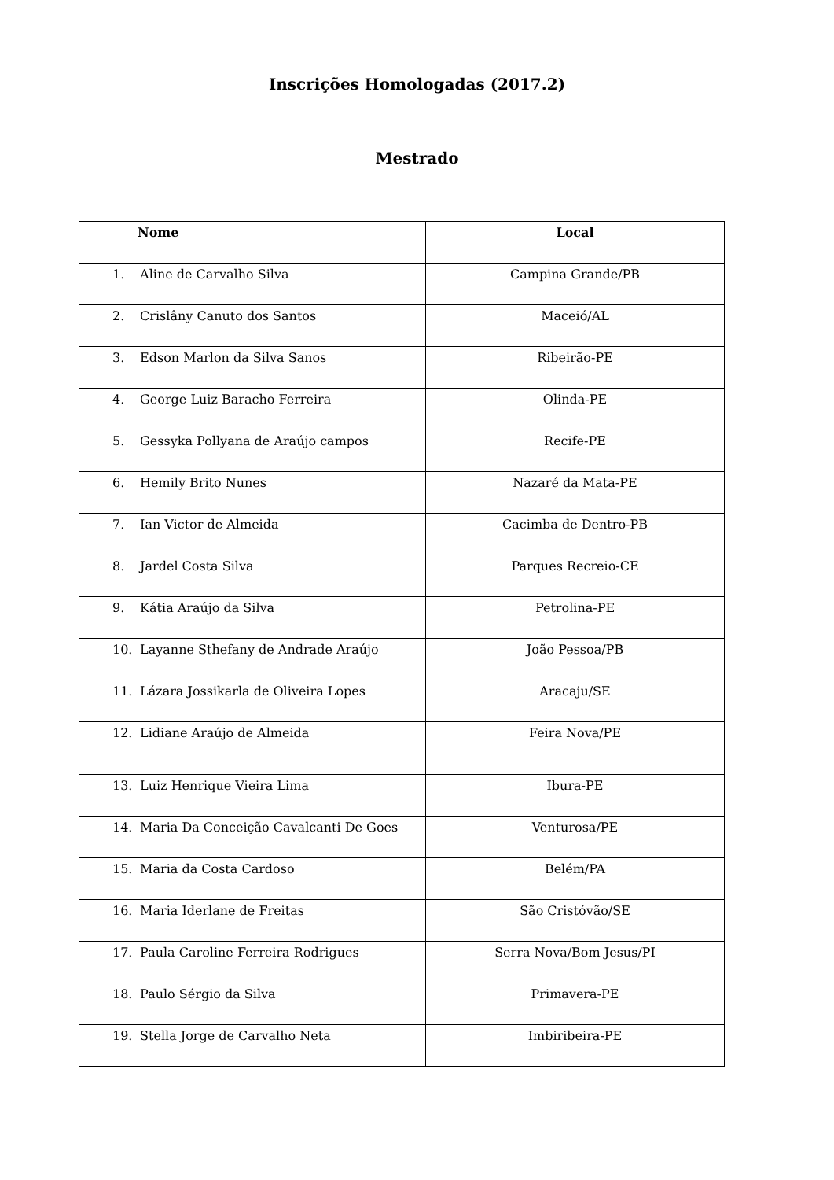Inscrições Homologadas (2017.2)
Mestrado
| Nome | Local |
| --- | --- |
| 1. Aline de Carvalho Silva | Campina Grande/PB |
| 2. Crislâny Canuto dos Santos | Maceió/AL |
| 3. Edson Marlon da Silva Sanos | Ribeirão-PE |
| 4. George Luiz Baracho Ferreira | Olinda-PE |
| 5. Gessyka Pollyana de Araújo campos | Recife-PE |
| 6. Hemily Brito Nunes | Nazaré da Mata-PE |
| 7. Ian Victor de Almeida | Cacimba de Dentro-PB |
| 8. Jardel Costa Silva | Parques Recreio-CE |
| 9. Kátia Araújo da Silva | Petrolina-PE |
| 10. Layanne Sthefany de Andrade Araújo | João Pessoa/PB |
| 11. Lázara Jossikarla de Oliveira Lopes | Aracaju/SE |
| 12. Lidiane Araújo de Almeida | Feira Nova/PE |
| 13. Luiz Henrique Vieira Lima | Ibura-PE |
| 14. Maria Da Conceição Cavalcanti De Goes | Venturosa/PE |
| 15. Maria da Costa Cardoso | Belém/PA |
| 16. Maria Iderlane de Freitas | São Cristóvão/SE |
| 17. Paula Caroline Ferreira Rodrigues | Serra Nova/Bom Jesus/PI |
| 18. Paulo Sérgio da Silva | Primavera-PE |
| 19. Stella Jorge de Carvalho Neta | Imbiribeira-PE |